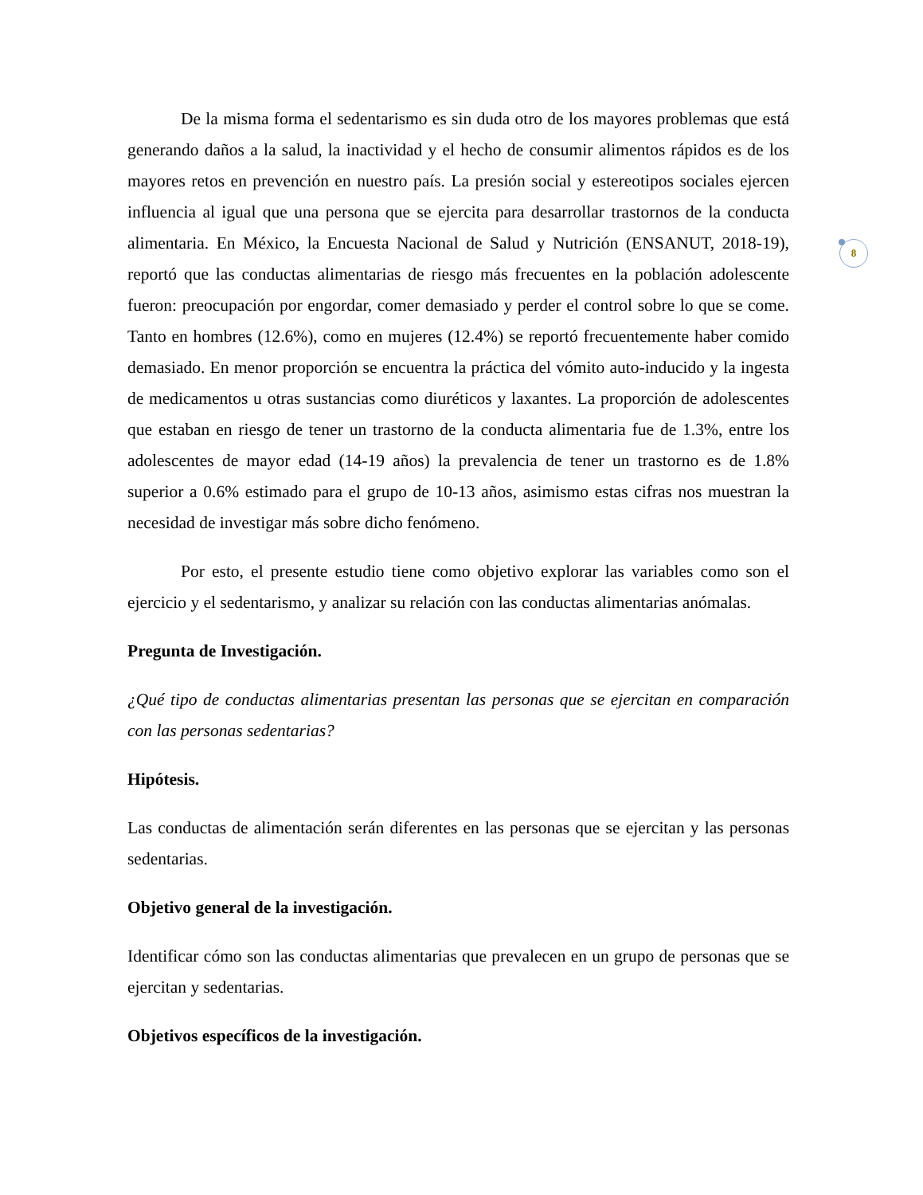8
De la misma forma el sedentarismo es sin duda otro de los mayores problemas que está generando daños a la salud, la inactividad y el hecho de consumir alimentos rápidos es de los mayores retos en prevención en nuestro país. La presión social y estereotipos sociales ejercen influencia al igual que una persona que se ejercita para desarrollar trastornos de la conducta alimentaria. En México, la Encuesta Nacional de Salud y Nutrición (ENSANUT, 2018-19), reportó que las conductas alimentarias de riesgo más frecuentes en la población adolescente fueron: preocupación por engordar, comer demasiado y perder el control sobre lo que se come. Tanto en hombres (12.6%), como en mujeres (12.4%) se reportó frecuentemente haber comido demasiado. En menor proporción se encuentra la práctica del vómito auto-inducido y la ingesta de medicamentos u otras sustancias como diuréticos y laxantes. La proporción de adolescentes que estaban en riesgo de tener un trastorno de la conducta alimentaria fue de 1.3%, entre los adolescentes de mayor edad (14-19 años) la prevalencia de tener un trastorno es de 1.8% superior a 0.6% estimado para el grupo de 10-13 años, asimismo estas cifras nos muestran la necesidad de investigar más sobre dicho fenómeno.
Por esto, el presente estudio tiene como objetivo explorar las variables como son el ejercicio y el sedentarismo, y analizar su relación con las conductas alimentarias anómalas.
Pregunta de Investigación.
¿Qué tipo de conductas alimentarias presentan las personas que se ejercitan en comparación con las personas sedentarias?
Hipótesis.
Las conductas de alimentación serán diferentes en las personas que se ejercitan y las personas sedentarias.
Objetivo general de la investigación.
Identificar cómo son las conductas alimentarias que prevalecen en un grupo de personas que se ejercitan y sedentarias.
Objetivos específicos de la investigación.